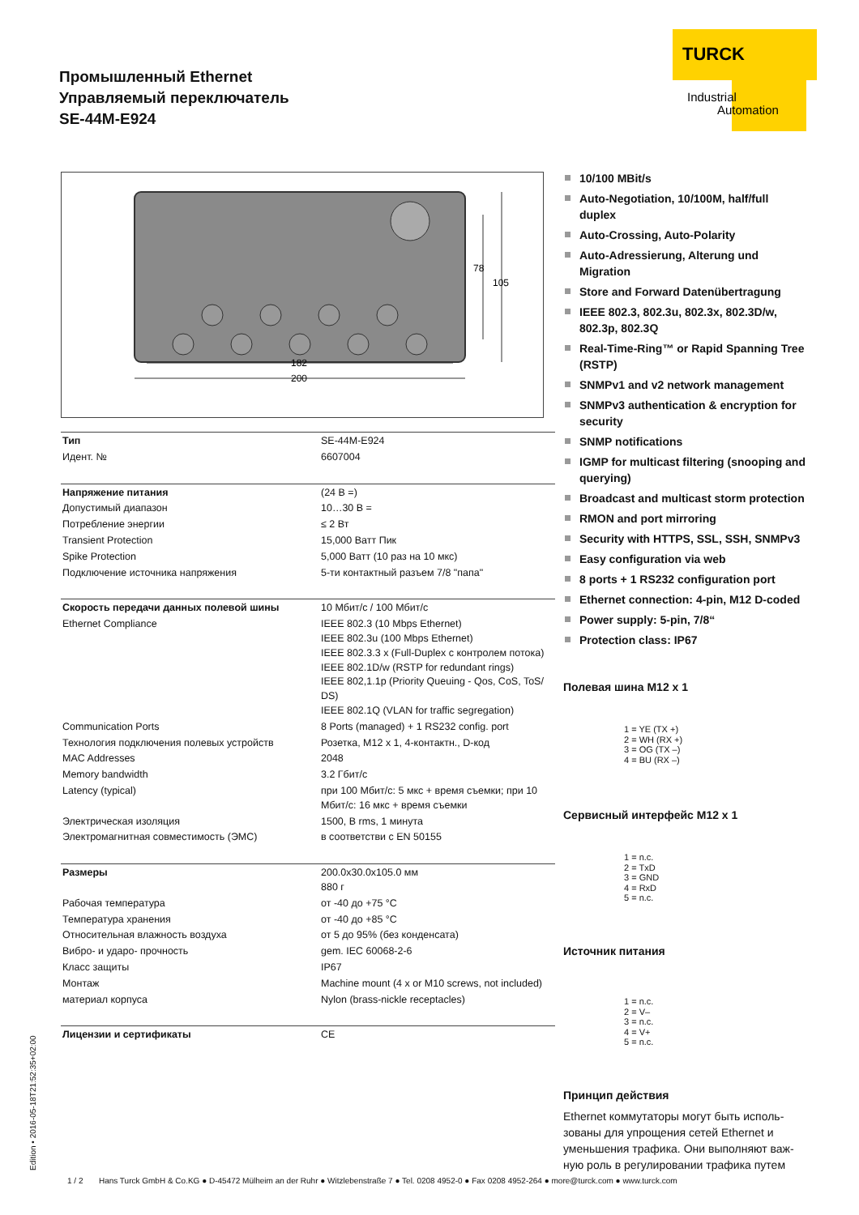Промышленный Ethernet
Управляемый переключатель
SE-44M-E924
TURCK
Industrial
Automation
200
182
105
78
| Тип | SE-44M-E924 |
| Идент. № | 6607004 |
| Напряжение питания | (24 В =) |
| Допустимый диапазон | 10…30 В = |
| Потребление энергии | ≤ 2 Вт |
| Transient Protection | 15,000 Ватт Пик |
| Spike Protection | 5,000 Ватт (10 раз на 10 мкс) |
| Подключение источника напряжения | 5-ти контактный разъем 7/8 "папа" |
| Скорость передачи данных полевой шины | 10 Мбит/с / 100 Мбит/с |
| Ethernet Compliance | IEEE 802.3 (10 Mbps Ethernet) IEEE 802.3u (100 Mbps Ethernet) IEEE 802.3.3 x (Full-Duplex с контролем потока) IEEE 802.1D/w (RSTP for redundant rings) IEEE 802,1.1p (Priority Queuing - Qos, CoS, ToS/ DS) IEEE 802.1Q (VLAN for traffic segregation) |
| Communication Ports | 8 Ports (managed) + 1 RS232 config. port |
| Технология подключения полевых устройств | Розетка, M12 x 1, 4-контактн., D-код |
| MAC Addresses | 2048 |
| Memory bandwidth | 3.2 Гбит/с |
| Latency (typical) | при 100 Мбит/с: 5 мкс + время съемки; при 10 Мбит/с: 16 мкс + время съемки |
| Электрическая изоляция | 1500, В rms, 1 минута |
| Электромагнитная совместимость (ЭМС) | в соответстви с EN 50155 |
| Размеры | 200.0x30.0x105.0 мм 880 г |
| Рабочая температура | от -40 до +75 °C |
| Температура хранения | от -40 до +85 °C |
| Относительная влажность воздуха | от 5 до 95% (без конденсата) |
| Вибро- и ударо- прочность | gem. IEC 60068-2-6 |
| Класс защиты | IP67 |
| Монтаж | Machine mount (4 x or M10 screws, not included) |
| материал корпуса | Nylon (brass-nickle receptacles) |
| Лицензии и сертификаты | CE |
10/100 MBit/s
Auto-Negotiation, 10/100M, half/full duplex
Auto-Crossing, Auto-Polarity
Auto-Adressierung, Alterung und Migration
Store and Forward Datenübertragung
IEEE 802.3, 802.3u, 802.3x, 802.3D/w, 802.3p, 802.3Q
Real-Time-Ring™ or Rapid Spanning Tree (RSTP)
SNMPv1 and v2 network management
SNMPv3 authentication & encryption for security
SNMP notifications
IGMP for multicast filtering (snooping and querying)
Broadcast and multicast storm protection
RMON and port mirroring
Security with HTTPS, SSL, SSH, SNMPv3
Easy configuration via web
8 ports + 1 RS232 configuration port
Ethernet connection: 4-pin, M12 D-coded
Power supply: 5-pin, 7/8“
Protection class: IP67
Полевая шина M12 x 1
1 = YE (TX +)
2 = WH (RX +)
3 = OG (TX –)
4 = BU (RX –)
Сервисный интерфейс M12 x 1
1 = n.c.
2 = TxD
3 = GND
4 = RxD
5 = n.c.
Источник питания
1 = n.c.
2 = V–
3 = n.c.
4 = V+
5 = n.c.
Принцип действия
Ethernet коммутаторы могут быть исполь­зованы для упрощения сетей Ethernet и уменьшения трафика. Они выполняют важ­ную роль в регулировании трафика путем
Edition • 2016-05-18T21:52:35+02:00
1 / 2 Hans Turck GmbH & Co.KG ● D-45472 Mülheim an der Ruhr ● Witzlebenstraße 7 ● Tel. 0208 4952-0 ● Fax 0208 4952-264 ● more@turck.com ● www.turck.com